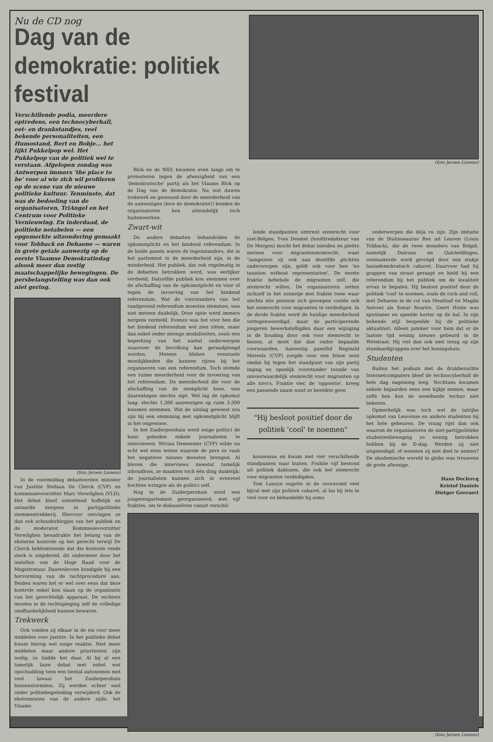Nu de CD nog
Dag van de demokratie: politiek festival
(foto Jeroen Lissens)
Verschillende podia, meerdere optredens, een technocyberhall, eet- en drankstandjes, veel bekende personaliteiten, een Humostand, Bert en Bobje... het lijkt Pukkelpop wel. Het Pukkelpop van de politiek wel te verstaan. Afgelopen zondag was Antwerpen immers 'the place to be' voor al wie zich wil profileren op de scene van de nieuwe politieke kultuur. Tenminste, dat was de bedoeling van de organisatoren, TriAngel en het Centrum voor Politieke Vernieuwing. En inderdaad, de politieke notabelen — een opgemerkte uitzondering gemaakt voor Tobback en Dehaene — waren in grote getale aanwezig op de eerste Vlaamse Demokratiedag alsook meer dan zestig maatschappelijke bewegingen. De persbelangstelling was dan ook niet gering.
(foto Jeroen Lissens)
In de voormiddag debatteerden minister van Justitie Stefaan De Clerck (CVP) en kommissievoorzitter Marc Verwilghen (VLD). Het debat bleef ontzettend hoffelijk en ontaarde nergens in partijpolitieke stemmentrekkerij. Hiervoor ontvingen ze dan ook schouderklopjes van het publiek en de moderator. Kommissievoorzitter Verwilghen benadrukte het belang van de eksterne kontrole op het gerecht terwijl De Clerck beklemtoonde dat die kontrole reeds sterk is uitgebreid, dit ondermeer door het instellen van de Hoge Raad voor de Magistratuur. Daarenboven kondigde hij een hervorming van de tuchtprocedure aan. Beiden waren het er wel over eens dat deze kontrole enkel kon slaan op de organisatie van het gerechtelijk apparaat. De rechters moeten in de rechtspleging zelf de volledige onafhankelijkheid kunnen bewaren.
Trekwerk
Ook vonden zij elkaar in de eis voor meer middelen voor justitie. In het publieke debat kwam hierop wel enige reaktie. Niet meer middelen maar andere prioriteiten zijn nodig, zo luidde het daar. Al bij al een tamelijk lauw debat met enkel wat opschudding toen een tiental autonomen met veel lawaai het Zuiderpershuis binnenstormden. Zij werden echter snel onder politiebegeleiding verwijderd. Ook de ekstremisten van de andere zijde, het Vlaams
Blok en de NSV, kwamen even langs om te protesteren tegen de afwezigheid van een 'demokratische' partij als het Vlaams Blok op de Dag van de demokratie. Na wat duwen trekwerk en gesteund door de meerderheid van de aanwezigen (leve de demokratie!) konden de organisatoren hen uiteindelijk toch buitenwerken.
Zwart-wit
De andere debatten behandelden de opkomstplicht en het bindend referendum. In de beide panels waren de tegenstanders, die in het parlement in de meerderheid zijn, in de minderheid. Het publiek, dat ook regelmatig in de debatten betrokken werd, was eerlijker verdeeld. Datzelfde publiek kon stemmen over de afschaffing van de opkomstplicht en voor of tegen de invoering van het bindend referendum. Wat de voorstanders van het raadgevend referendum moesten stemmen, was niet meteen duidelijk. Deze optie werd immers nergens vermeld. Evenzo was het voor hen die het bindend referendum wel zien zitten, maar dan enkel onder strenge modaliteiten, zoals een beperking van het aantal onderwerpen waarover de bevolking kan geraadpleegd worden. Meteen bleken eventuele moeilijkheden die kunnen rijzen bij het organiseren van een referendum. Toch stemde een ruime meerderheid voor de invoering van het referendum. De meerderheid die voor de afschaffing van de stemplicht koos, was daarentegen slechts nipt. Wel lag de opkomst laag: slechts 1.300 aanwezigen op ruim 3.500 kwamen stemmen. Wat de uitslag geweest zou zijn bij een stemming met opkomstplicht blijft in het ongewisse.
In het Zuiderpershuis werd enige politici de kans geboden enkele journalisten te interviewen. Wivina Demeester (CVP) wilde nu echt wel eens weten waarom de pers zo vaak het negatieve nieuws moesten brengen. Al bleven die interviews meestal tamelijk inhoudloos, ze maakten toch één ding duidelijk: de journalisten kunnen zich in evenveel bochten wringen als de politici zelf.
Nog in de Zuiderpershuis werd een jongerenparlement georganiseerd, met vijf frakties, om te diskussiëren vanuit verschil-
lende standpunten omtrent stemrecht voor niet-Belgen. Yves Desmet (hoofdredakteur van De Morgen) mocht het debat inleiden en pleitte meteen voor migrantenstemrecht, want "aangezien zij ook aan dezelfde plichten onderworpen zijn, geldt ook voor hen 'no taxation without representation'. De eerste fraktie behelsde de migranten zelf, die stemrecht willen. De organisatoren zetten zichzelf in het zonnetje met fraktie twee waar slechts één persoon zich geroepen voelde ook het stemrecht voor migranten te verdedigen. In de derde fraktie werd de huidige meerderheid vertegenwoordigd, maar de participerende jongeren bewerkstelligden daar een wijziging in de houding door ook voor stemrecht te kiezen, al moet dat dan onder bepaalde voorwaarden. Aanwezig panellid Reginald Moreels (CVP) zorgde voor een frisse noot omdat hij tegen het standpunt van zijn partij inging en openlijk voorstander toonde van onvoorwaardelijk stemrecht voor migranten op alle nivo's. Fraktie vier, de 'oppositie', kreeg een passende naam want ze bereikte geen
"Hij besloot positief door de politiek 'cool' te noemen"
konsensus en kwam met vier verschillende standpunten naar buiten. Fraktie vijf bestond uit politiek daklozen, die ook het stemrecht voor migranten verdedigden.
Tom Lanoye oogstte in de vooravond veel bijval met zijn politiek cabaret, al las hij iets te veel voor en behandelde hij soms
onderwerpen die déjà vu zijn. Zijn imitatie van de Stalinosaurus Rex uit Leuven (Louis Tobback), die de twee monsters van België, namelijk Dutroux en Quickeldinges, ontmaskerde werd gevolgd door een stukje basisdemokratisch cabaret. Daarvoor had hij grappen van straat geraapt en hield hij een referendum bij het publiek om de kwaliteit ervan te bepalen. Hij besloot positief door de politiek 'cool' te noemen, zoals de rock and roll, met Dehaene in de rol van Meatloaf en Magda Aelvoet als Soeur Sourire. Geert Hoste was spontaner en speelde korter op de bal. In zijn bekende stijl bespeelde hij de politieke aktualiteit. Alleen jammer voor hem dat er de laatste tijd weinig nieuws gebeurd in de Wetstraat. Hij viel dan ook snel terug op zijn standaardgrappen over het koningshuis.
Studenten
Buiten het podium met de drukbezochte Internetcomputers bleef de technocyberhall de hele dag nagenoeg leeg. Nochtans kwamen enkele bejaarden eens een kijkje nemen, maar zelfs hen kon de snoeiharde techno niet bekoren.
Opmerkelijk was toch wel de talrijke opkomst van Leuvense en andere studenten bij het hele gebeuren. De vraag rijst dan ook waarom de organisatoren de niet-partijpolitieke studentenbeweging zo weinig betrokken hebben bij de D-dag. Werden zij niet uitgenodigd, of wensten zij niet deel te nemen? De akademische wereld in globo was trouwens dé grote afwezige.
Hans Declercq
Kristof Daniels
Dietger Geeraert
(foto Jeroen Lissens)